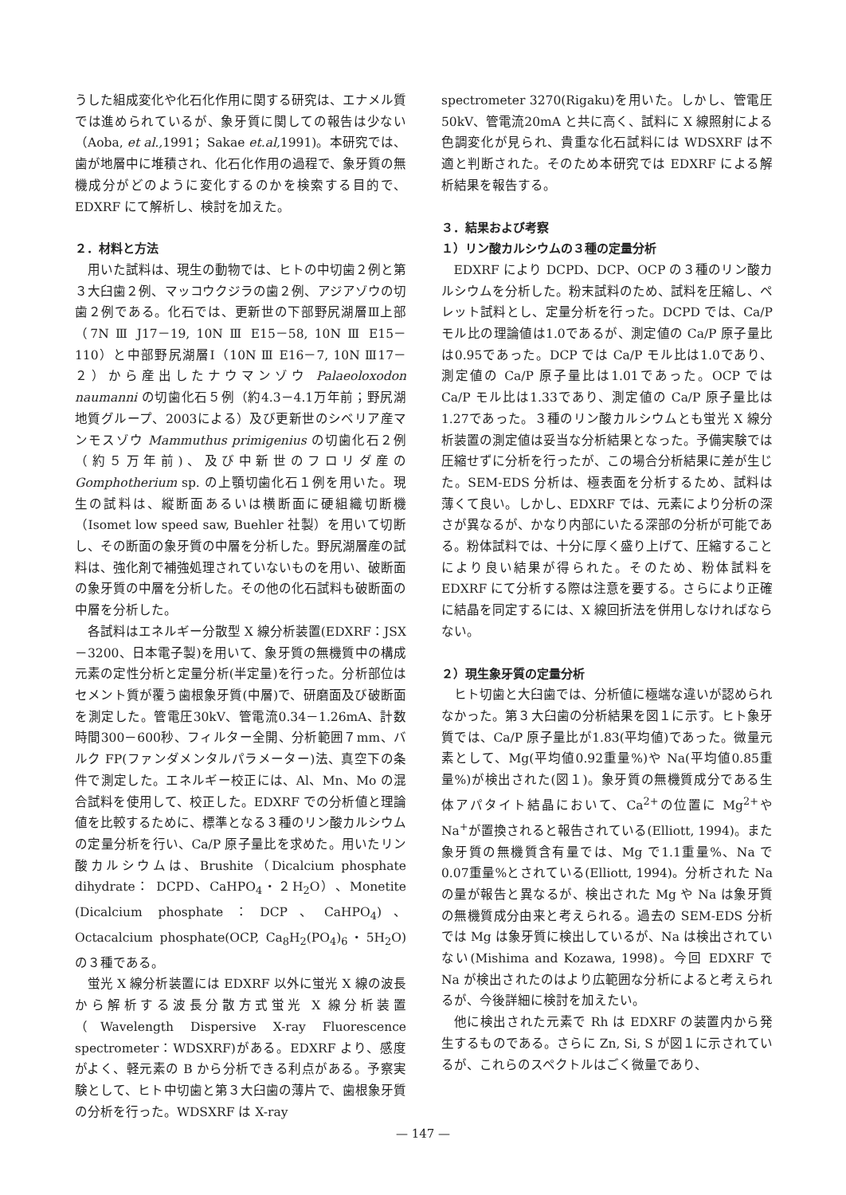うした組成変化や化石化作用に関する研究は、エナメル質では進められているが、象牙質に関しての報告は少ない（Aoba, et al., 1991；Sakae et.al, 1991)。本研究では、歯が地層中に堆積され、化石化作用の過程で、象牙質の無機成分がどのように変化するのかを検索する目的で、EDXRF にて解析し、検討を加えた。
２．材料と方法
用いた試料は、現生の動物では、ヒトの中切歯２例と第３大臼歯２例、マッコウクジラの歯２例、アジアゾウの切歯２例である。化石では、更新世の下部野尻湖層Ⅲ上部（7N Ⅲ J17－19, 10N Ⅲ E15－58, 10N Ⅲ E15－110）と中部野尻湖層Ⅰ（10N Ⅲ E16－7, 10N Ⅲ17－２）から産出したナウマンゾウ Palaeoloxodon naumanni の切歯化石５例（約4.3－4.1万年前；野尻湖地質グループ、2003による）及び更新世のシベリア産マンモスゾウ Mammuthus primigenius の切歯化石２例（約５万年前)、及び中新世のフロリダ産の Gomphotherium sp. の上顎切歯化石１例を用いた。現生の試料は、縦断面あるいは横断面に硬組織切断機（Isomet low speed saw, Buehler 社製）を用いて切断し、その断面の象牙質の中層を分析した。野尻湖層産の試料は、強化剤で補強処理されていないものを用い、破断面の象牙質の中層を分析した。その他の化石試料も破断面の中層を分析した。
各試料はエネルギー分散型 X 線分析装置(EDXRF：JSX－3200、日本電子製)を用いて、象牙質の無機質中の構成元素の定性分析と定量分析(半定量)を行った。分析部位はセメント質が覆う歯根象牙質(中層)で、研磨面及び破断面を測定した。管電圧30kV、管電流0.34－1.26mA、計数時間300－600秒、フィルター全開、分析範囲７mm、バルク FP(ファンダメンタルパラメーター)法、真空下の条件で測定した。エネルギー校正には、Al、Mn、Mo の混合試料を使用して、校正した。EDXRF での分析値と理論値を比較するために、標準となる３種のリン酸カルシウムの定量分析を行い、Ca/P 原子量比を求めた。用いたリン酸カルシウムは、Brushite（Dicalcium phosphate dihydrate： DCPD、CaHPO<sub>4</sub>・２H<sub>2</sub>O）、Monetite (Dicalcium phosphate：DCP、CaHPO<sub>4</sub>)、Octacalcium phosphate(OCP, Ca<sub>8</sub>H<sub>2</sub>(PO<sub>4</sub>)<sub>6</sub>・5H<sub>2</sub>O)の３種である。
蛍光 X 線分析装置には EDXRF 以外に蛍光 X 線の波長から解析する波長分散方式蛍光 X 線分析装置（Wavelength Dispersive X-ray Fluorescence spectrometer：WDSXRF)がある。EDXRF より、感度がよく、軽元素の B から分析できる利点がある。予察実験として、ヒト中切歯と第３大臼歯の薄片で、歯根象牙質の分析を行った。WDSXRF は X-ray
spectrometer 3270(Rigaku)を用いた。しかし、管電圧50kV、管電流20mA と共に高く、試料に X 線照射による色調変化が見られ、貴重な化石試料には WDSXRF は不適と判断された。そのため本研究では EDXRF による解析結果を報告する。
３．結果および考察
１）リン酸カルシウムの３種の定量分析
EDXRF により DCPD、DCP、OCP の３種のリン酸カルシウムを分析した。粉末試料のため、試料を圧縮し、ペレット試料とし、定量分析を行った。DCPD では、Ca/P モル比の理論値は1.0であるが、測定値の Ca/P 原子量比は0.95であった。DCP では Ca/P モル比は1.0であり、測定値の Ca/P 原子量比は1.01であった。OCP では Ca/P モル比は1.33であり、測定値の Ca/P 原子量比は1.27であった。３種のリン酸カルシウムとも蛍光 X 線分析装置の測定値は妥当な分析結果となった。予備実験では圧縮せずに分析を行ったが、この場合分析結果に差が生じた。SEM-EDS 分析は、極表面を分析するため、試料は薄くて良い。しかし、EDXRF では、元素により分析の深さが異なるが、かなり内部にいたる深部の分析が可能である。粉体試料では、十分に厚く盛り上げて、圧縮することにより良い結果が得られた。そのため、粉体試料を EDXRF にて分析する際は注意を要する。さらにより正確に結晶を同定するには、X 線回折法を併用しなければならない。
２）現生象牙質の定量分析
ヒト切歯と大臼歯では、分析値に極端な違いが認められなかった。第３大臼歯の分析結果を図１に示す。ヒト象牙質では、Ca/P 原子量比が1.83(平均値)であった。微量元素として、Mg(平均値0.92重量%)や Na(平均値0.85重量%)が検出された(図１)。象牙質の無機質成分である生体アパタイト結晶において、Ca<sup>2+</sup>の位置に Mg<sup>2+</sup>や Na<sup>+</sup>が置換されると報告されている(Elliott, 1994)。また象牙質の無機質含有量では、Mg で1.1重量%、Na で0.07重量%とされている(Elliott, 1994)。分析された Na の量が報告と異なるが、検出された Mg や Na は象牙質の無機質成分由来と考えられる。過去の SEM-EDS 分析では Mg は象牙質に検出しているが、Na は検出されていない(Mishima and Kozawa, 1998)。今回 EDXRF で Na が検出されたのはより広範囲な分析によると考えられるが、今後詳細に検討を加えたい。
他に検出された元素で Rh は EDXRF の装置内から発生するものである。さらに Zn, Si, S が図１に示されているが、これらのスペクトルはごく微量であり、
— 147 —